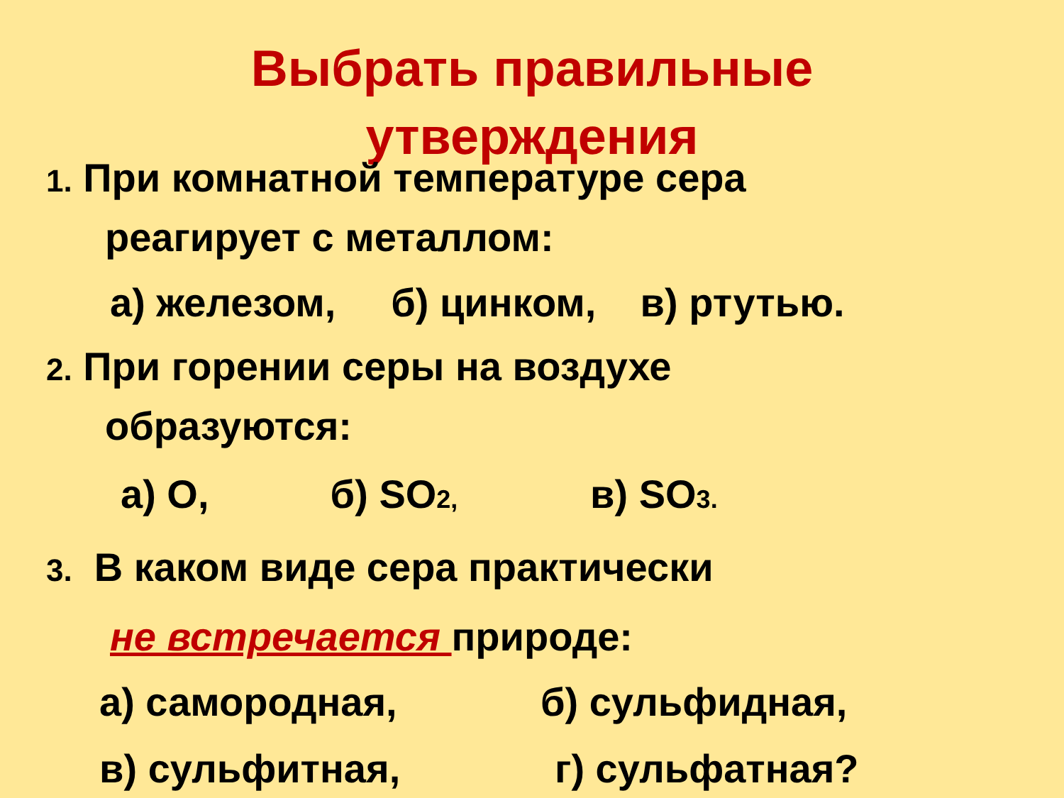Выбрать правильные утверждения
1. При комнатной температуре сера
реагирует с металлом:
а) железом, б) цинком, в) ртутью.
2. При горении серы на воздухе
образуются:
а) O, б) SO2, в) SO3.
3. В каком виде сера практически
не встречается природе:
а) самородная, б) сульфидная,
в) сульфитная, г) сульфатная?